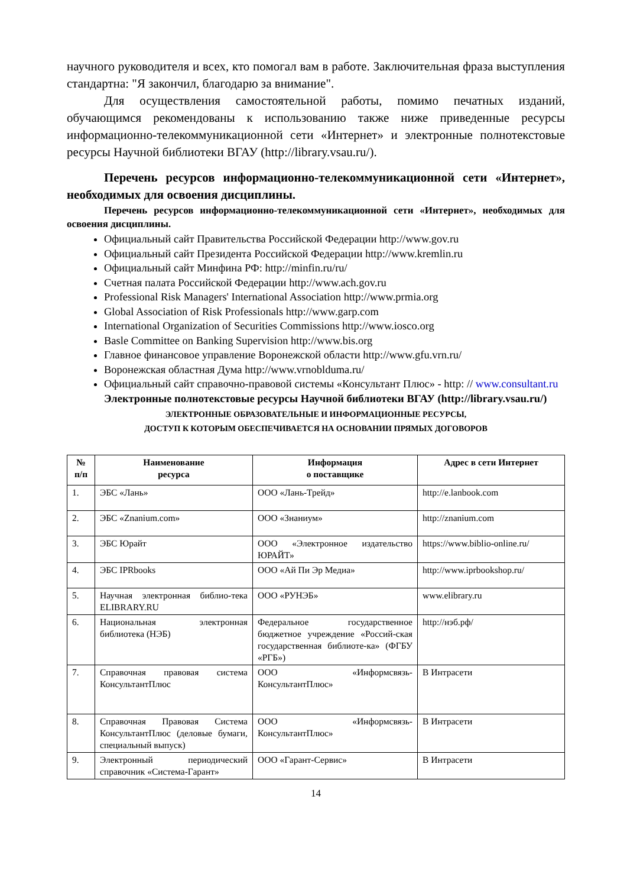научного руководителя и всех, кто помогал вам в работе. Заключительная фраза выступления стандартна: "Я закончил, благодарю за внимание".
Для осуществления самостоятельной работы, помимо печатных изданий, обучающимся рекомендованы к использованию также ниже приведенные ресурсы информационно-телекоммуникационной сети «Интернет» и электронные полнотекстовые ресурсы Научной библиотеки ВГАУ (http://library.vsau.ru/).
Перечень ресурсов информационно-телекоммуникационной сети «Интернет», необходимых для освоения дисциплины.
Перечень ресурсов информационно-телекоммуникационной сети «Интернет», необходимых для освоения дисциплины.
Официальный сайт Правительства Российской Федерации http://www.gov.ru
Официальный сайт Президента Российской Федерации http://www.kremlin.ru
Официальный сайт Минфина РФ: http://minfin.ru/ru/
Счетная палата Российской Федерации http://www.ach.gov.ru
Professional Risk Managers' International Association http://www.prmia.org
Global Association of Risk Professionals http://www.garp.com
International Organization of Securities Commissions http://www.iosco.org
Basle Committee on Banking Supervision http://www.bis.org
Главное финансовое управление Воронежской области http://www.gfu.vrn.ru/
Воронежская областная Дума http://www.vrnoblduma.ru/
Официальный сайт справочно-правовой системы «Консультант Плюс» - http: // www.consultant.ru
Электронные полнотекстовые ресурсы Научной библиотеки ВГАУ (http://library.vsau.ru/)
ЭЛЕКТРОННЫЕ ОБРАЗОВАТЕЛЬНЫЕ И ИНФОРМАЦИОННЫЕ РЕСУРСЫ,
ДОСТУП К КОТОРЫМ ОБЕСПЕЧИВАЕТСЯ НА ОСНОВАНИИ ПРЯМЫХ ДОГОВОРОВ
| № п/п | Наименование ресурса | Информация о поставщике | Адрес в сети Интернет |
| --- | --- | --- | --- |
| 1. | ЭБС «Лань» | ООО «Лань-Трейд» | http://e.lanbook.com |
| 2. | ЭБС «Znanium.com» | ООО «Знаниум» | http://znanium.com |
| 3. | ЭБС Юрайт | ООО «Электронное издательство ЮРАЙТ» | https://www.biblio-online.ru/ |
| 4. | ЭБС IPRbooks | ООО «Ай Пи Эр Медиа» | http://www.iprbookshop.ru/ |
| 5. | Научная электронная библио-тека ELIBRARY.RU | ООО «РУНЭБ» | www.elibrary.ru |
| 6. | Национальная электронная библиотека (НЭБ) | Федеральное государственное бюджетное учреждение «Россий-ская государственная библиоте-ка» (ФГБУ «РГБ») | http://нэб.рф/ |
| 7. | Справочная правовая система КонсультантПлюс | ООО «Информсвязь-КонсультантПлюс» | В Интрасети |
| 8. | Справочная Правовая Система КонсультантПлюс (деловые бумаги, специальный выпуск) | ООО «Информсвязь-КонсультантПлюс» | В Интрасети |
| 9. | Электронный периодический справочник «Система-Гарант» | ООО «Гарант-Сервис» | В Интрасети |
14